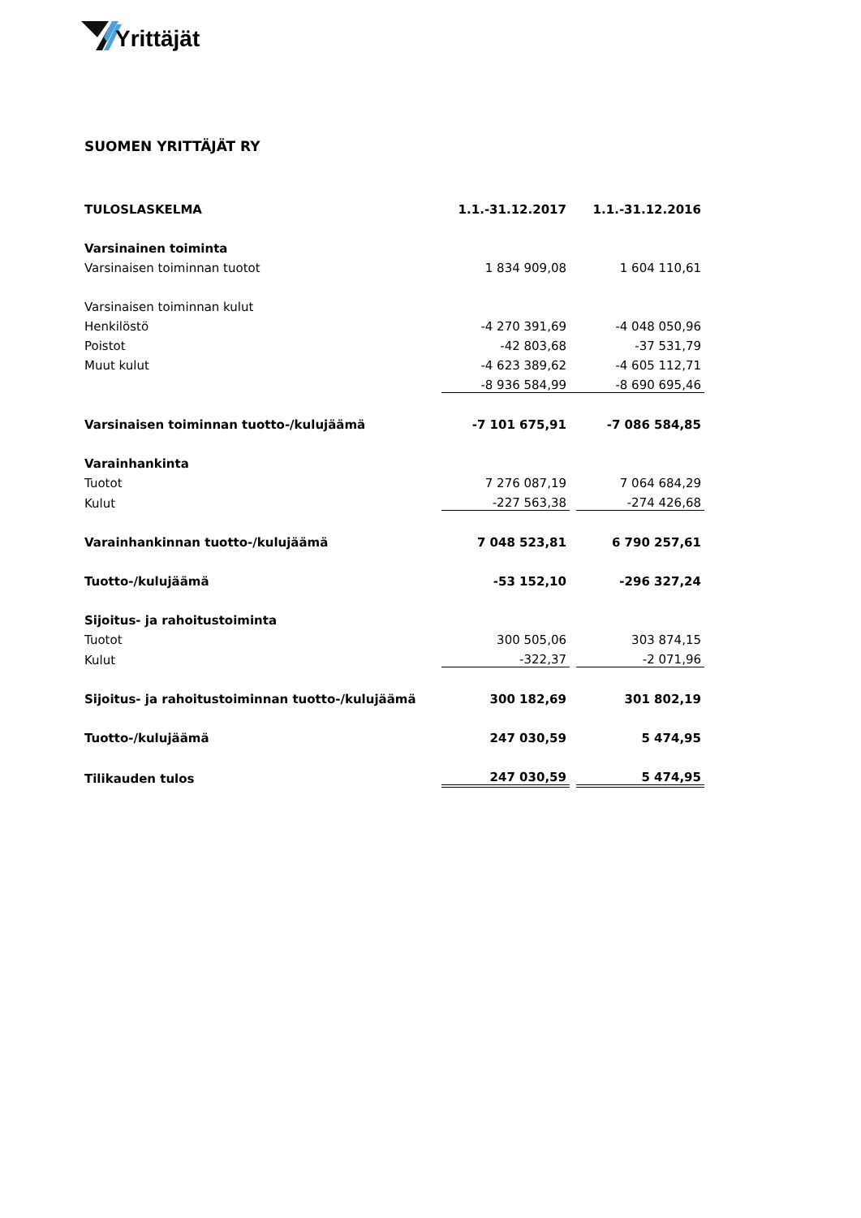Yrittäjät
SUOMEN YRITTÄJÄT RY
| TULOSLASKELMA | 1.1.-31.12.2017 | | 1.1.-31.12.2016 |
| Varsinainen toiminta | | | |
| Varsinaisen toiminnan tuotot | 1 834 909,08 | | 1 604 110,61 |
| Varsinaisen toiminnan kulut | | | |
| Henkilöstö | -4 270 391,69 | | -4 048 050,96 |
| Poistot | -42 803,68 | | -37 531,79 |
| Muut kulut | -4 623 389,62 | | -4 605 112,71 |
| | -8 936 584,99 | | -8 690 695,46 |
| Varsinaisen toiminnan tuotto-/kulujäämä | -7 101 675,91 | | -7 086 584,85 |
| Varainhankinta | | | |
| Tuotot | 7 276 087,19 | | 7 064 684,29 |
| Kulut | -227 563,38 | | -274 426,68 |
| Varainhankinnan tuotto-/kulujäämä | 7 048 523,81 | | 6 790 257,61 |
| Tuotto-/kulujäämä | -53 152,10 | | -296 327,24 |
| Sijoitus- ja rahoitustoiminta | | | |
| Tuotot | 300 505,06 | | 303 874,15 |
| Kulut | -322,37 | | -2 071,96 |
| Sijoitus- ja rahoitustoiminnan tuotto-/kulujäämä | 300 182,69 | | 301 802,19 |
| Tuotto-/kulujäämä | 247 030,59 | | 5 474,95 |
| Tilikauden tulos | 247 030,59 | | 5 474,95 |